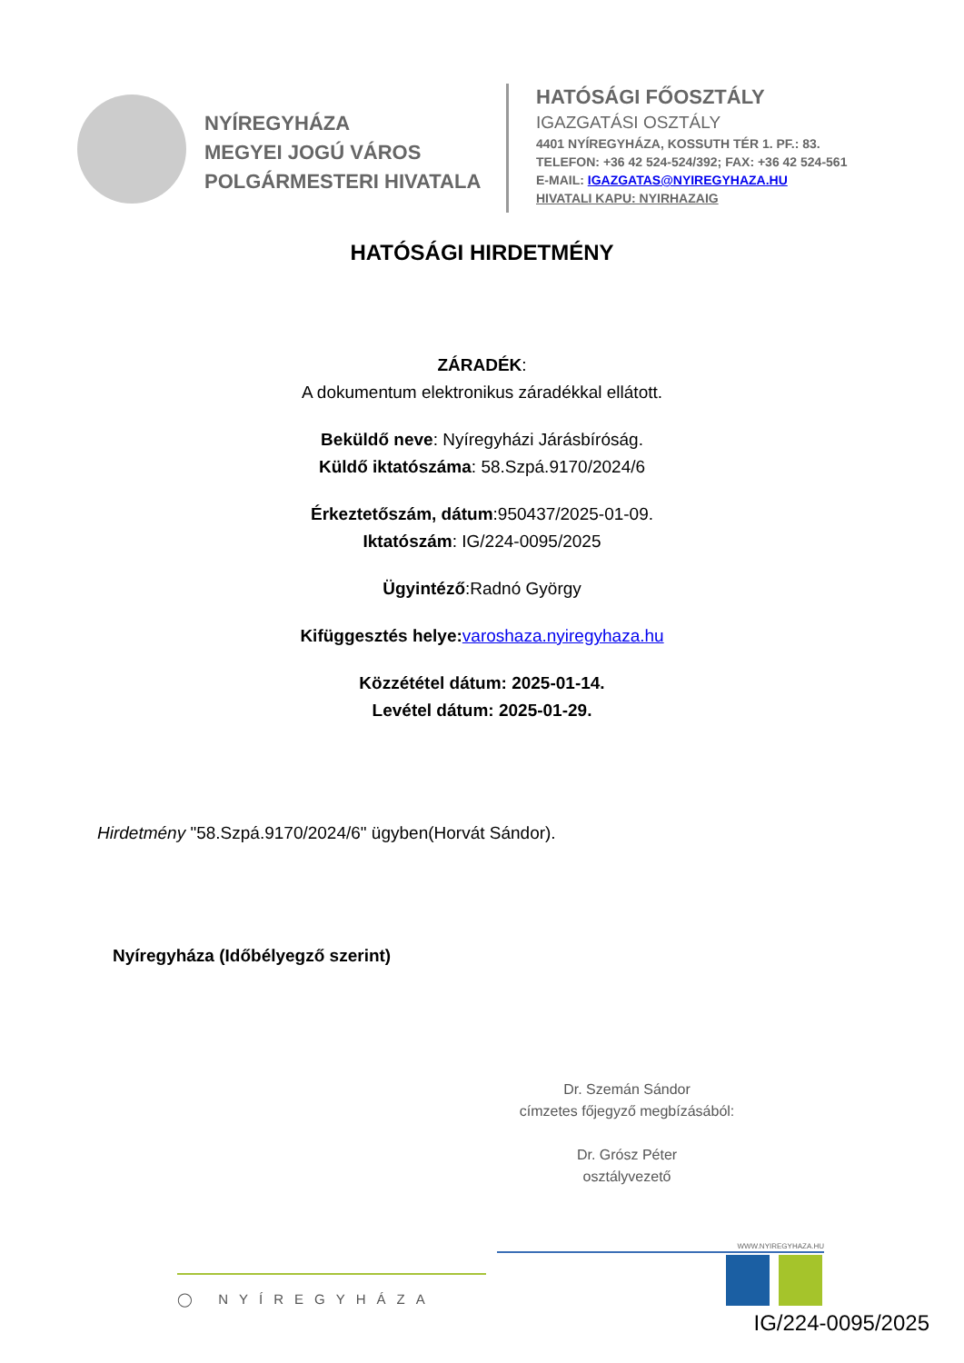NYÍREGYHÁZA
MEGYEI JOGÚ VÁROS
POLGÁRMESTERI HIVATALA
HATÓSÁGI FŐOSZTÁLY
IGAZGATÁSI OSZTÁLY
4401 NYÍREGYHÁZA, KOSSUTH TÉR 1. PF.: 83.
TELEFON: +36 42 524-524/392; FAX: +36 42 524-561
E-MAIL: IGAZGATAS@NYIREGYHAZA.HU
HIVATALI KAPU: NYIRHAZAIG
HATÓSÁGI HIRDETMÉNY
ZÁRADÉK:
A dokumentum elektronikus záradékkal ellátott.
Beküldő neve: Nyíregyházi Járásbíróság.
Küldő iktatószáma: 58.Szpá.9170/2024/6
Érkeztetőszám, dátum:950437/2025-01-09.
Iktatószám: IG/224-0095/2025
Ügyintéző:Radnó György
Kifüggesztés helye: varoshaza.nyiregyhaza.hu
Közzététel dátum: 2025-01-14.
Levétel dátum: 2025-01-29.
Hirdetmény "58.Szpá.9170/2024/6" ügyben(Horvát Sándor).
Nyíregyháza (Időbélyegző szerint)
Dr. Szemán Sándor
címzetes főjegyző megbízásából:
Dr. Grósz Péter
osztályvezető
◯ NYÍREGYHÁZA
WWW.NYIREGYHAZA.HU
IG/224-0095/2025